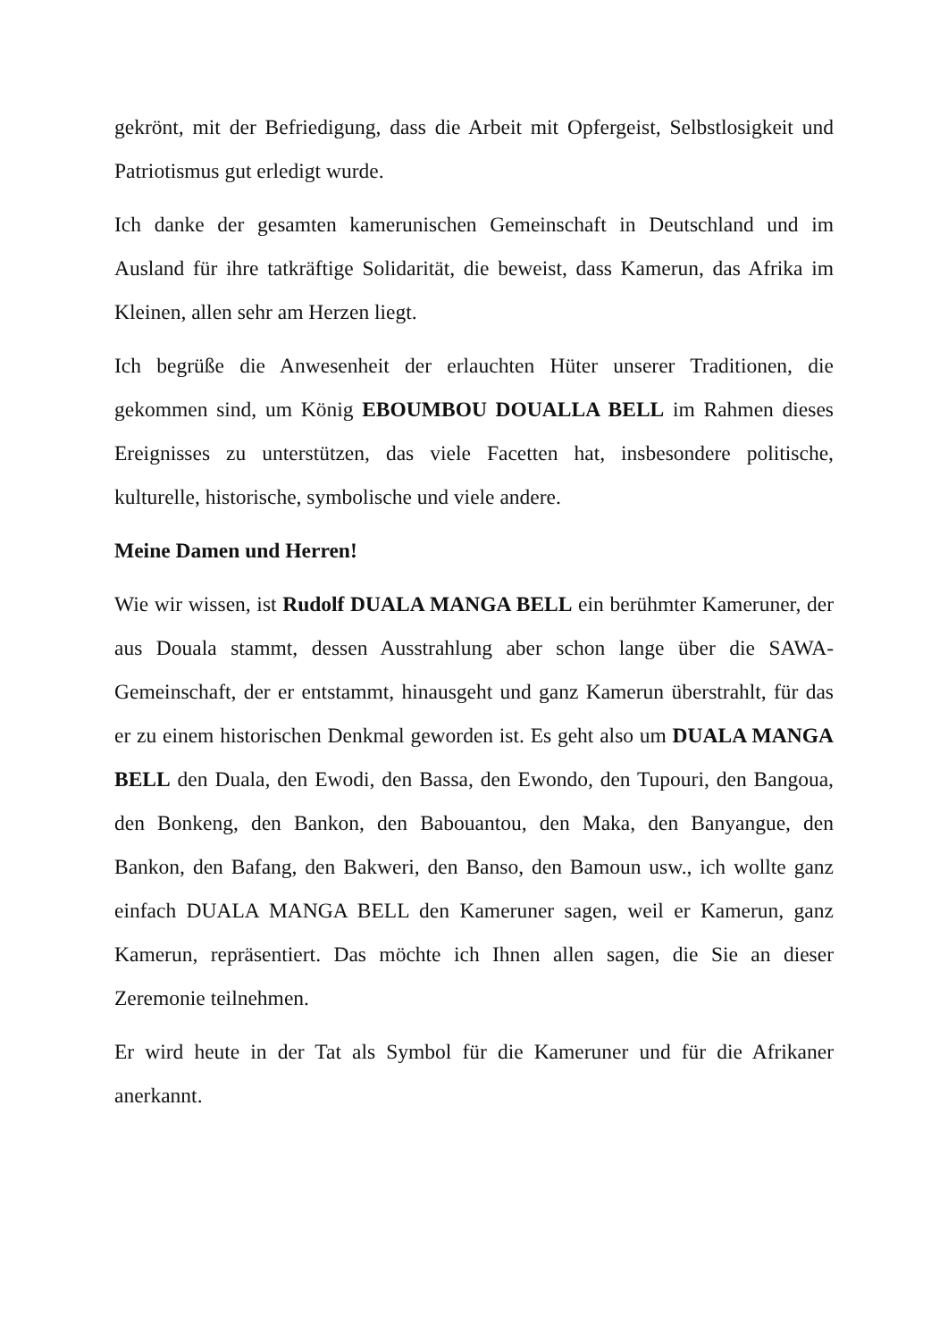gekrönt, mit der Befriedigung, dass die Arbeit mit Opfergeist, Selbstlosigkeit und Patriotismus gut erledigt wurde.
Ich danke der gesamten kamerunischen Gemeinschaft in Deutschland und im Ausland für ihre tatkräftige Solidarität, die beweist, dass Kamerun, das Afrika im Kleinen, allen sehr am Herzen liegt.
Ich begrüße die Anwesenheit der erlauchten Hüter unserer Traditionen, die gekommen sind, um König EBOUMBOU DOUALLA BELL im Rahmen dieses Ereignisses zu unterstützen, das viele Facetten hat, insbesondere politische, kulturelle, historische, symbolische und viele andere.
Meine Damen und Herren!
Wie wir wissen, ist Rudolf DUALA MANGA BELL ein berühmter Kameruner, der aus Douala stammt, dessen Ausstrahlung aber schon lange über die SAWA-Gemeinschaft, der er entstammt, hinausgeht und ganz Kamerun überstrahlt, für das er zu einem historischen Denkmal geworden ist. Es geht also um DUALA MANGA BELL den Duala, den Ewodi, den Bassa, den Ewondo, den Tupouri, den Bangoua, den Bonkeng, den Bankon, den Babouantou, den Maka, den Banyangue, den Bankon, den Bafang, den Bakweri, den Banso, den Bamoun usw., ich wollte ganz einfach DUALA MANGA BELL den Kameruner sagen, weil er Kamerun, ganz Kamerun, repräsentiert. Das möchte ich Ihnen allen sagen, die Sie an dieser Zeremonie teilnehmen.
Er wird heute in der Tat als Symbol für die Kameruner und für die Afrikaner anerkannt.